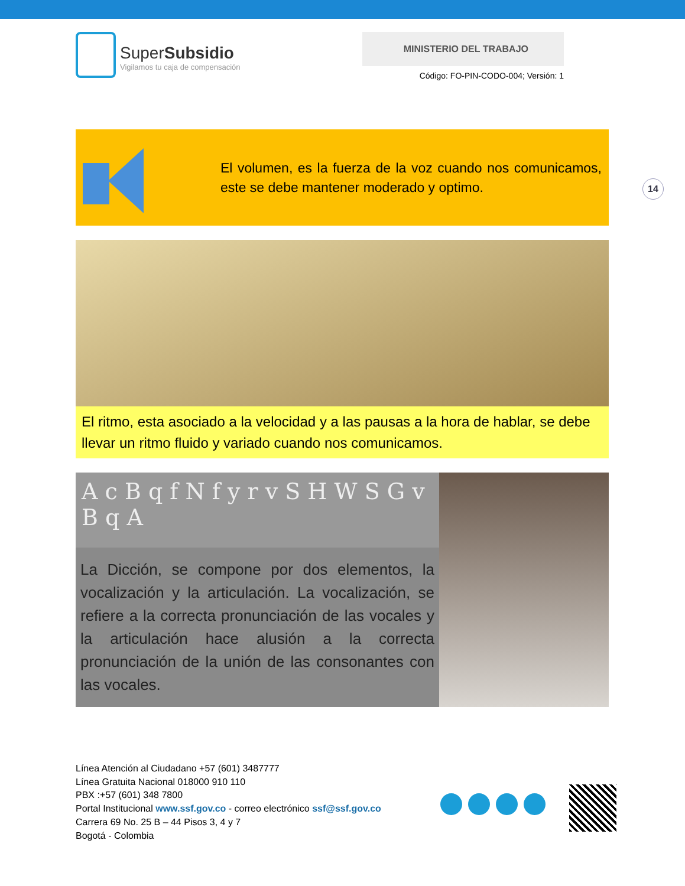SuperSubsidio
Vigilamos tu caja de compensación
MINISTERIO DEL TRABAJO
Código: FO-PIN-CODO-004; Versión: 1
El volumen, es la fuerza de la voz cuando nos comunicamos, este se debe mantener moderado y optimo.
El ritmo, esta asociado a la velocidad y a las pausas a la hora de hablar, se debe llevar un ritmo fluido y variado cuando nos comunicamos.
A c B q f N f y r v S H W S G v B q A
La Dicción, se compone por dos elementos, la vocalización y la articulación. La vocalización, se refiere a la correcta pronunciación de las vocales y la articulación hace alusión a la correcta pronunciación de la unión de las consonantes con las vocales.
14
Línea Atención al Ciudadano +57 (601) 3487777
Línea Gratuita Nacional 018000 910 110
PBX :+57 (601) 348 7800
Portal Institucional www.ssf.gov.co - correo electrónico ssf@ssf.gov.co
Carrera 69 No. 25 B – 44 Pisos 3, 4 y 7
Bogotá - Colombia